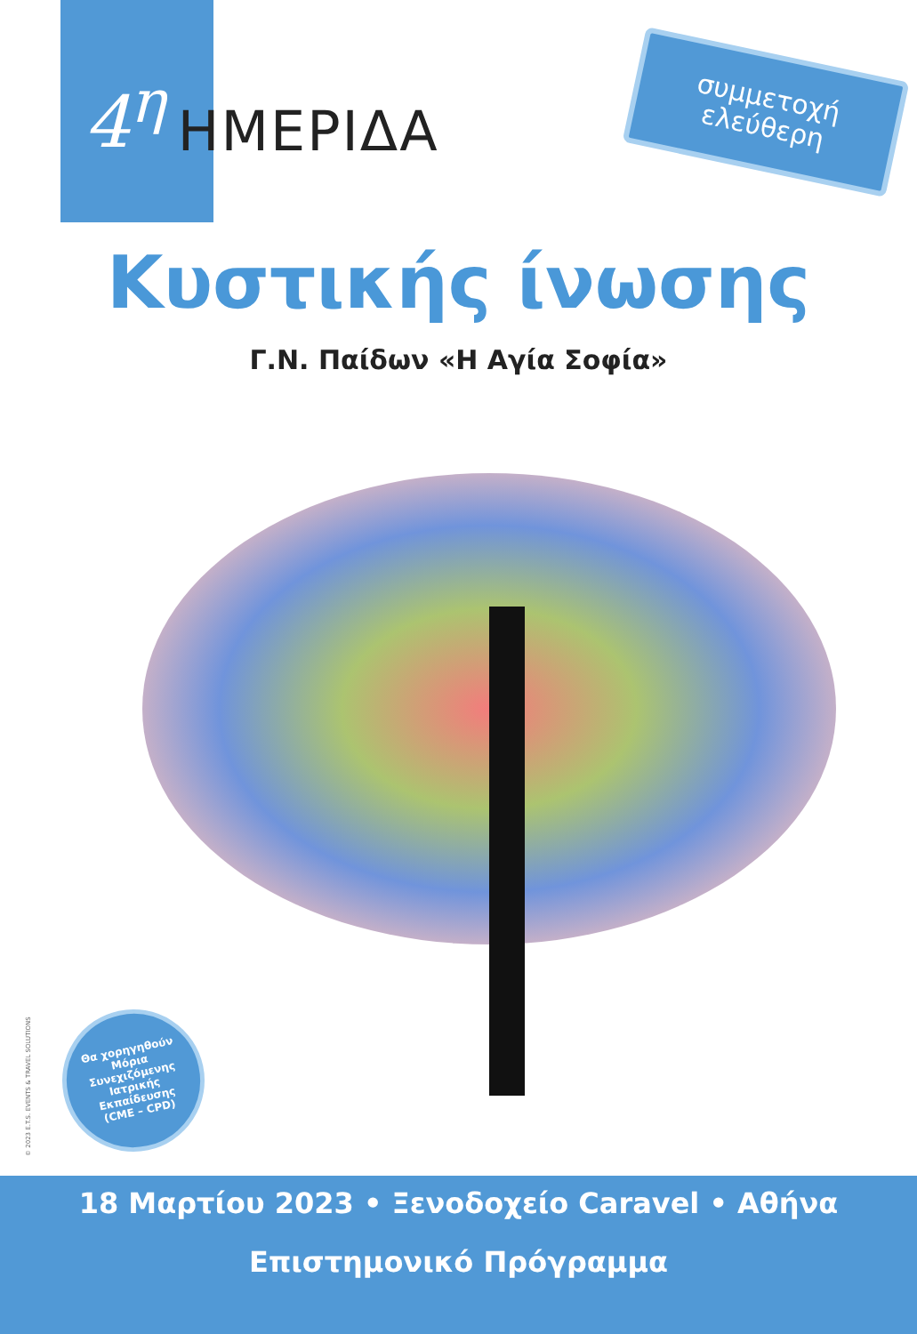4<sup>η</sup> ΗΜΕΡΙΔΑ
συμμετοχή
ελεύθερη
Κυστικής ίνωσης
Γ.Ν. Παίδων «Η Αγία Σοφία»
Θα χορηγηθούν
Μόρια
Συνεχιζόμενης
Ιατρικής
Εκπαίδευσης
(CME – CPD)
© 2023 E.T.S. EVENTS & TRAVEL SOLUTIONS
18 Μαρτίου 2023 • Ξενοδοχείο Caravel • Αθήνα
Επιστημονικό Πρόγραμμα